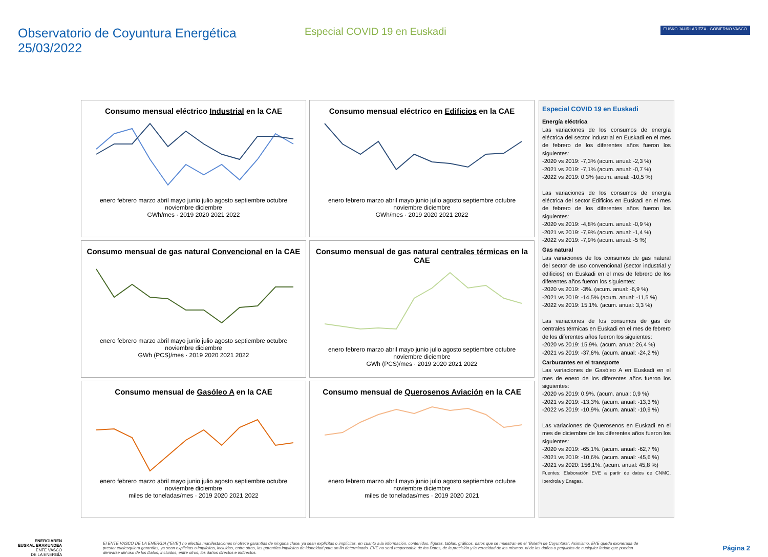Observatorio de Coyuntura Energética
25/03/2022
Especial COVID 19 en Euskadi
EUSKO JAURLARITZA · GOBIERNO VASCO
Consumo mensual eléctrico Industrial en la CAE
enero febrero marzo abril mayo junio julio agosto septiembre octubre noviembre diciembre
GWh/mes · 2019 2020 2021 2022
Consumo mensual eléctrico en Edificios en la CAE
enero febrero marzo abril mayo junio julio agosto septiembre octubre noviembre diciembre
GWh/mes · 2019 2020 2021 2022
Consumo mensual de gas natural Convencional en la CAE
enero febrero marzo abril mayo junio julio agosto septiembre octubre noviembre diciembre
GWh (PCS)/mes · 2019 2020 2021 2022
Consumo mensual de gas natural centrales térmicas en la CAE
enero febrero marzo abril mayo junio julio agosto septiembre octubre noviembre diciembre
GWh (PCS)/mes · 2019 2020 2021 2022
Consumo mensual de Gasóleo A en la CAE
enero febrero marzo abril mayo junio julio agosto septiembre octubre noviembre diciembre
miles de toneladas/mes · 2019 2020 2021 2022
Consumo mensual de Querosenos Aviación en la CAE
enero febrero marzo abril mayo junio julio agosto septiembre octubre noviembre diciembre
miles de toneladas/mes · 2019 2020 2021
Especial COVID 19 en Euskadi
Energía eléctrica
Las variaciones de los consumos de energía eléctrica del sector industrial en Euskadi en el mes de febrero de los diferentes años fueron los siguientes:
-2020 vs 2019: -7,3% (acum. anual: -2,3 %)
-2021 vs 2019: -7,1% (acum. anual: -0,7 %)
-2022 vs 2019: 0,3% (acum. anual: -10,5 %)
Las variaciones de los consumos de energía eléctrica del sector Edificios en Euskadi en el mes de febrero de los diferentes años fueron los siguientes:
-2020 vs 2019: -4,8% (acum. anual: -0,9 %)
-2021 vs 2019: -7,9% (acum. anual: -1,4 %)
-2022 vs 2019: -7,9% (acum. anual: -5 %)
Gas natural
Las variaciones de los consumos de gas natural del sector de uso convencional (sector industrial y edificios) en Euskadi en el mes de febrero de los diferentes años fueron los siguientes:
-2020 vs 2019: -3%. (acum. anual: -6,9 %)
-2021 vs 2019: -14,5% (acum. anual: -11,5 %)
-2022 vs 2019: 15,1%. (acum. anual: 3,3 %)
Las variaciones de los consumos de gas de centrales térmicas en Euskadi en el mes de febrero de los diferentes años fueron los siguientes:
-2020 vs 2019: 15,9%. (acum. anual: 26,4 %)
-2021 vs 2019: -37,6%. (acum. anual: -24,2 %)
Carburantes en el transporte
Las variaciones de Gasóleo A en Euskadi en el mes de enero de los diferentes años fueron los siguientes:
-2020 vs 2019: 0,9%. (acum. anual: 0,9 %)
-2021 vs 2019: -13,3%. (acum. anual: -13,3 %)
-2022 vs 2019: -10,9%. (acum. anual: -10,9 %)
Las variaciones de Querosenos en Euskadi en el mes de diciembre de los diferentes años fueron los siguientes:
-2020 vs 2019: -65,1%. (acum. anual: -62,7 %)
-2021 vs 2019: -10,6%. (acum. anual: -45,6 %)
-2021 vs 2020: 156,1%. (acum. anual: 45,8 %)
Fuentes: Elaboración EVE a partir de datos de CNMC, Iberdrola y Enagas.
ENERGIAREN
EUSKAL ERAKUNDEA
ENTE VASCO
DE LA ENERGÍA
El ENTE VASCO DE LA ENERGIA ("EVE") no efectúa manifestaciones ni ofrece garantías de ninguna clase, ya sean explícitas o implícitas, en cuanto a la información, contenidos, figuras, tablas, gráficos, datos que se muestran en el "Boletín de Coyuntura". Asimismo, EVE queda exonerada de prestar cualesquiera garantías, ya sean explícitas o implícitas, incluidas, entre otras, las garantías implícitas de idoneidad para un fin determinado. EVE no será responsable de los Datos, de la precisión y la veracidad de los mismos, ni de los daños o perjuicios de cualquier índole que puedan derivarse del uso de los Datos, incluidos, entre otros, los daños directos e indirectos.
Página 2